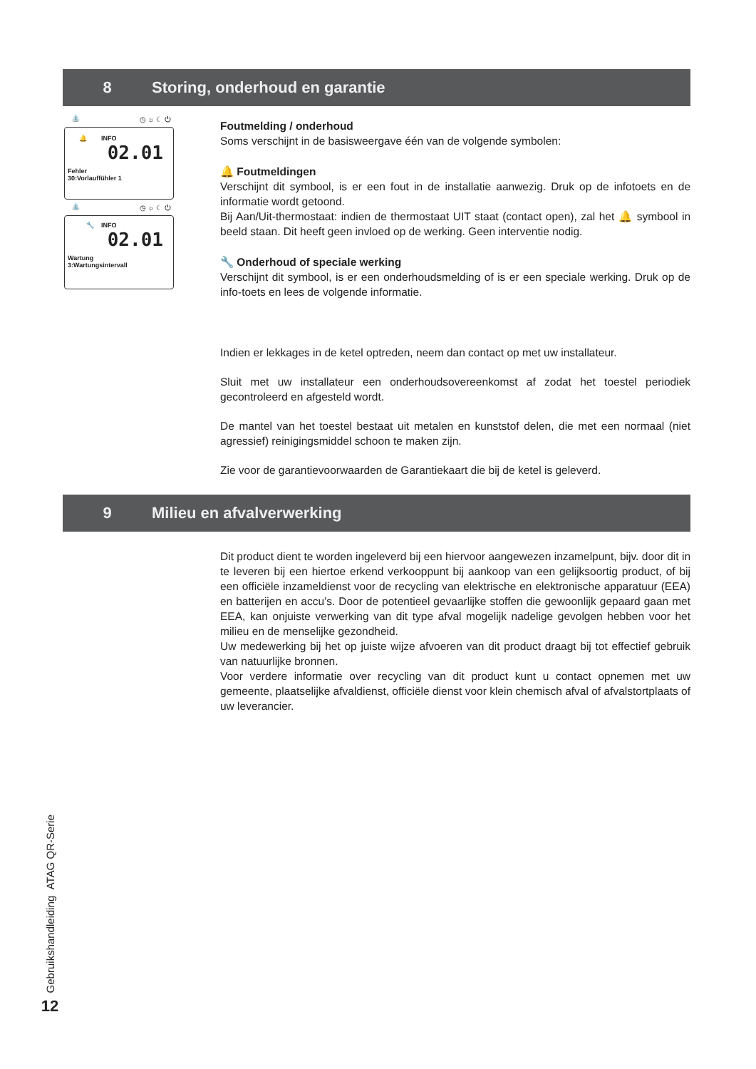8 Storing, onderhoud en garantie
⛲ ◷ ☼ ☾ ⏻
🔔 INFO
02.01
Fehler
30:Vorlauffühler 1
⛲ ◷ ☼ ☾ ⏻
🔧 INFO
02.01
Wartung
3:Wartungsintervall
Foutmelding / onderhoud
Soms verschijnt in de basisweergave één van de volgende symbolen:
🔔 Foutmeldingen
Verschijnt dit symbool, is er een fout in de installatie aanwezig. Druk op de infotoets en de informatie wordt getoond.
Bij Aan/Uit-thermostaat: indien de thermostaat UIT staat (contact open), zal het 🔔 symbool in beeld staan. Dit heeft geen invloed op de werking. Geen interventie nodig.
🔧 Onderhoud of speciale werking
Verschijnt dit symbool, is er een onderhoudsmelding of is er een speciale werking. Druk op de info-toets en lees de volgende informatie.
Indien er lekkages in de ketel optreden, neem dan contact op met uw installateur.
Sluit met uw installateur een onderhoudsovereenkomst af zodat het toestel periodiek gecontroleerd en afgesteld wordt.
De mantel van het toestel bestaat uit metalen en kunststof delen, die met een normaal (niet agressief) reinigingsmiddel schoon te maken zijn.
Zie voor de garantievoorwaarden de Garantiekaart die bij de ketel is geleverd.
9 Milieu en afvalverwerking
Dit product dient te worden ingeleverd bij een hiervoor aangewezen inzamelpunt, bijv. door dit in te leveren bij een hiertoe erkend verkooppunt bij aankoop van een gelijksoortig product, of bij een officiële inzameldienst voor de recycling van elektrische en elektronische apparatuur (EEA) en batterijen en accu’s. Door de potentieel gevaarlijke stoffen die gewoonlijk gepaard gaan met EEA, kan onjuiste verwerking van dit type afval mogelijk nadelige gevolgen hebben voor het milieu en de menselijke gezondheid.
Uw medewerking bij het op juiste wijze afvoeren van dit product draagt bij tot effectief gebruik van natuurlijke bronnen.
Voor verdere informatie over recycling van dit product kunt u contact opnemen met uw gemeente, plaatselijke afvaldienst, officiële dienst voor klein chemisch afval of afvalstortplaats of uw leverancier.
Gebruikshandleiding ATAG QR-Serie
12